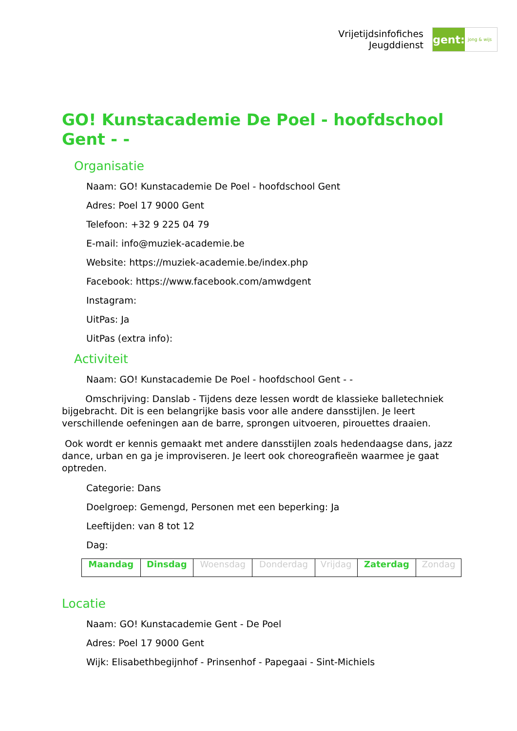Vrijetijdsinfofiches
Jeugddienst
gent:
jong & wijs
GO! Kunstacademie De Poel - hoofdschool Gent - -
Organisatie
Naam: GO! Kunstacademie De Poel - hoofdschool Gent
Adres: Poel 17 9000 Gent
Telefoon: +32 9 225 04 79
E-mail: info@muziek-academie.be
Website: https://muziek-academie.be/index.php
Facebook: https://www.facebook.com/amwdgent
Instagram:
UitPas: Ja
UitPas (extra info):
Activiteit
Naam: GO! Kunstacademie De Poel - hoofdschool Gent - -
Omschrijving: Danslab - Tijdens deze lessen wordt de klassieke balletechniek bijgebracht. Dit is een belangrijke basis voor alle andere dansstijlen. Je leert verschillende oefeningen aan de barre, sprongen uitvoeren, pirouettes draaien.
Ook wordt er kennis gemaakt met andere dansstijlen zoals hedendaagse dans, jazz dance, urban en ga je improviseren. Je leert ook choreografieën waarmee je gaat optreden.
Categorie: Dans
Doelgroep: Gemengd, Personen met een beperking: Ja
Leeftijden: van 8 tot 12
Dag:
| Maandag | Dinsdag | Woensdag | Donderdag | Vrijdag | Zaterdag | Zondag |
Locatie
Naam: GO! Kunstacademie Gent - De Poel
Adres: Poel 17 9000 Gent
Wijk: Elisabethbegijnhof - Prinsenhof - Papegaai - Sint-Michiels